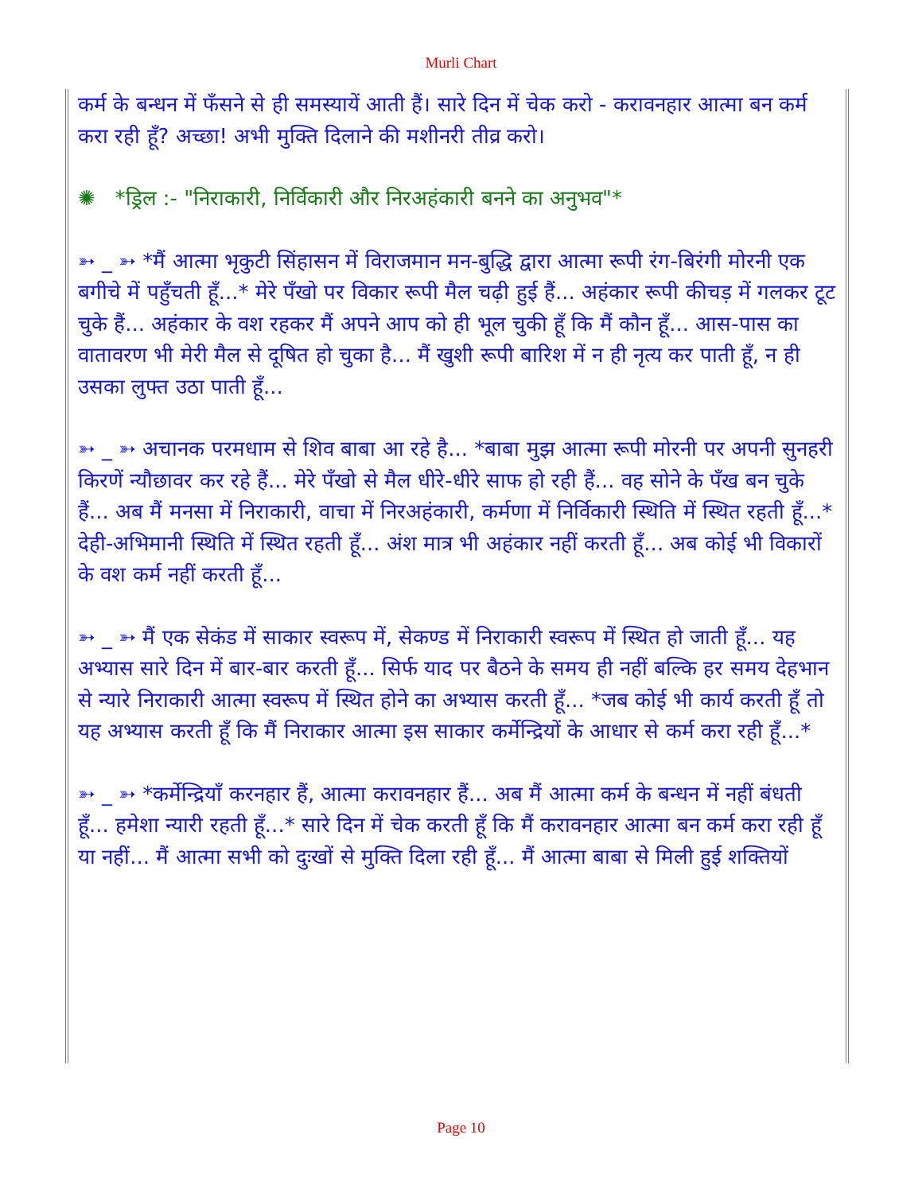Murli Chart
कर्म के बन्धन में फँसने से ही समस्यायें आती हैं। सारे दिन में चेक करो - करावनहार आत्मा बन कर्म करा रही हूँ? अच्छा! अभी मुक्ति दिलाने की मशीनरी तीव्र करो।
✺ *ड्रिल :- "निराकारी, निर्विकारी और निरअहंकारी बनने का अनुभव"*
➳ _ ➳ *मैं आत्मा भृकुटी सिंहासन में विराजमान मन-बुद्धि द्वारा आत्मा रूपी रंग-बिरंगी मोरनी एक बगीचे में पहुँचती हूँ...* मेरे पँखो पर विकार रूपी मैल चढ़ी हुई हैं... अहंकार रूपी कीचड़ में गलकर टूट चुके हैं... अहंकार के वश रहकर मैं अपने आप को ही भूल चुकी हूँ कि मैं कौन हूँ... आस-पास का वातावरण भी मेरी मैल से दूषित हो चुका है... मैं खुशी रूपी बारिश में न ही नृत्य कर पाती हूँ, न ही उसका लुफ्त उठा पाती हूँ...
➳ _ ➳ अचानक परमधाम से शिव बाबा आ रहे है... *बाबा मुझ आत्मा रूपी मोरनी पर अपनी सुनहरी किरणें न्यौछावर कर रहे हैं... मेरे पँखो से मैल धीरे-धीरे साफ हो रही हैं... वह सोने के पँख बन चुके हैं... अब मैं मनसा में निराकारी, वाचा में निरअहंकारी, कर्मणा में निर्विकारी स्थिति में स्थित रहती हूँ...* देही-अभिमानी स्थिति में स्थित रहती हूँ... अंश मात्र भी अहंकार नहीं करती हूँ... अब कोई भी विकारों के वश कर्म नहीं करती हूँ...
➳ _ ➳ मैं एक सेकंड में साकार स्वरूप में, सेकण्ड में निराकारी स्वरूप में स्थित हो जाती हूँ... यह अभ्यास सारे दिन में बार-बार करती हूँ... सिर्फ याद पर बैठने के समय ही नहीं बल्कि हर समय देहभान से न्यारे निराकारी आत्मा स्वरूप में स्थित होने का अभ्यास करती हूँ... *जब कोई भी कार्य करती हूँ तो यह अभ्यास करती हूँ कि मैं निराकार आत्मा इस साकार कर्मेन्द्रियों के आधार से कर्म करा रही हूँ...*
➳ _ ➳ *कर्मेन्द्रियाँ करनहार हैं, आत्मा करावनहार हैं... अब मैं आत्मा कर्म के बन्धन में नहीं बंधती हूँ... हमेशा न्यारी रहती हूँ...* सारे दिन में चेक करती हूँ कि मैं करावनहार आत्मा बन कर्म करा रही हूँ या नहीं... मैं आत्मा सभी को दुःखों से मुक्ति दिला रही हूँ... मैं आत्मा बाबा से मिली हुई शक्तियों
Page 10